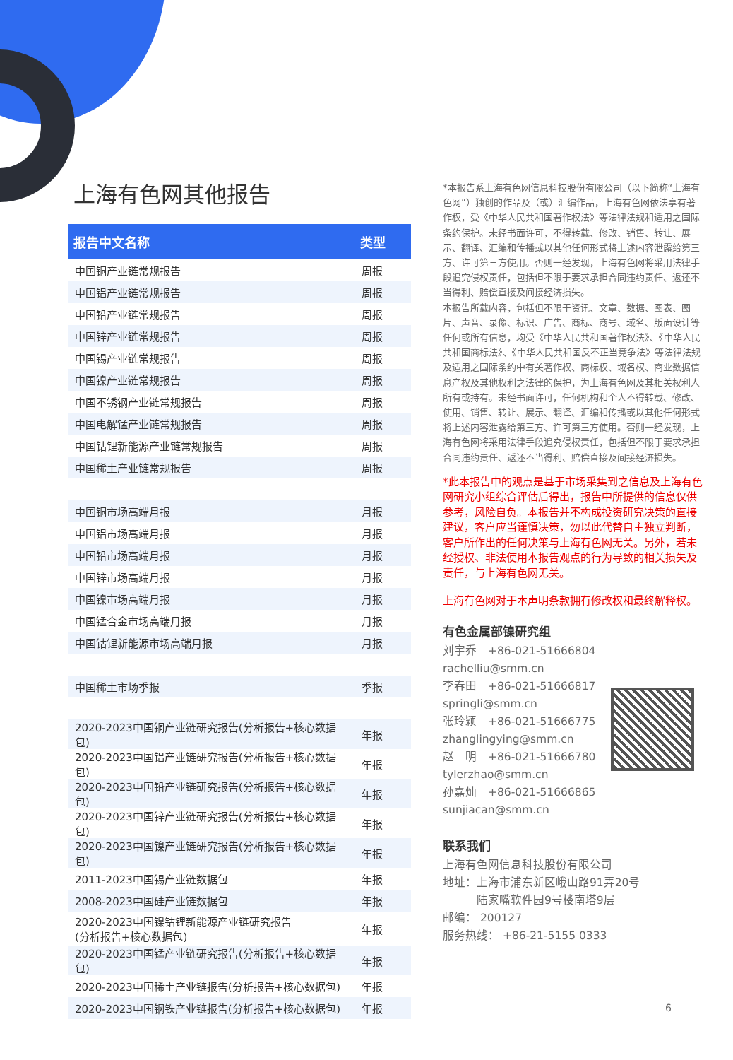上海有色网其他报告
| 报告中文名称 | 类型 |
| --- | --- |
| 中国铜产业链常规报告 | 周报 |
| 中国铝产业链常规报告 | 周报 |
| 中国铅产业链常规报告 | 周报 |
| 中国锌产业链常规报告 | 周报 |
| 中国锡产业链常规报告 | 周报 |
| 中国镍产业链常规报告 | 周报 |
| 中国不锈钢产业链常规报告 | 周报 |
| 中国电解锰产业链常规报告 | 周报 |
| 中国钴锂新能源产业链常规报告 | 周报 |
| 中国稀土产业链常规报告 | 周报 |
| 中国铜市场高端月报 | 月报 |
| 中国铝市场高端月报 | 月报 |
| 中国铅市场高端月报 | 月报 |
| 中国锌市场高端月报 | 月报 |
| 中国镍市场高端月报 | 月报 |
| 中国锰合金市场高端月报 | 月报 |
| 中国钴锂新能源市场高端月报 | 月报 |
| 中国稀土市场季报 | 季报 |
| 2020-2023中国铜产业链研究报告(分析报告+核心数据包) | 年报 |
| 2020-2023中国铝产业链研究报告(分析报告+核心数据包) | 年报 |
| 2020-2023中国铅产业链研究报告(分析报告+核心数据包) | 年报 |
| 2020-2023中国锌产业链研究报告(分析报告+核心数据包) | 年报 |
| 2020-2023中国镍产业链研究报告(分析报告+核心数据包) | 年报 |
| 2011-2023中国锡产业链数据包 | 年报 |
| 2008-2023中国硅产业链数据包 | 年报 |
| 2020-2023中国镍钴锂新能源产业链研究报告 (分析报告+核心数据包) | 年报 |
| 2020-2023中国锰产业链研究报告(分析报告+核心数据包) | 年报 |
| 2020-2023中国稀土产业链报告(分析报告+核心数据包) | 年报 |
| 2020-2023中国钢铁产业链报告(分析报告+核心数据包) | 年报 |
*本报告系上海有色网信息科技股份有限公司（以下简称“上海有色网”）独创的作品及（或）汇编作品，上海有色网依法享有著作权，受《中华人民共和国著作权法》等法律法规和适用之国际条约保护。未经书面许可，不得转载、修改、销售、转让、展示、翻译、汇编和传播或以其他任何形式将上述内容泄露给第三方、许可第三方使用。否则一经发现，上海有色网将采用法律手段追究侵权责任，包括但不限于要求承担合同违约责任、返还不当得利、赔偿直接及间接经济损失。
本报告所载内容，包括但不限于资讯、文章、数据、图表、图片、声音、录像、标识、广告、商标、商号、域名、版面设计等任何或所有信息，均受《中华人民共和国著作权法》、《中华人民共和国商标法》、《中华人民共和国反不正当竞争法》等法律法规及适用之国际条约中有关著作权、商标权、域名权、商业数据信息产权及其他权利之法律的保护，为上海有色网及其相关权利人所有或持有。未经书面许可，任何机构和个人不得转载、修改、使用、销售、转让、展示、翻译、汇编和传播或以其他任何形式将上述内容泄露给第三方、许可第三方使用。否则一经发现，上海有色网将采用法律手段追究侵权责任，包括但不限于要求承担合同违约责任、返还不当得利、赔偿直接及间接经济损失。
*此本报告中的观点是基于市场采集到之信息及上海有色网研究小组综合评估后得出，报告中所提供的信息仅供参考，风险自负。本报告并不构成投资研究决策的直接建议，客户应当谨慎决策，勿以此代替自主独立判断，客户所作出的任何决策与上海有色网无关。另外，若未经授权、非法使用本报告观点的行为导致的相关损失及责任，与上海有色网无关。
上海有色网对于本声明条款拥有修改权和最终解释权。
有色金属部镍研究组
刘宇乔　+86-021-51666804
rachelliu@smm.cn
李春田　+86-021-51666817
springli@smm.cn
张玲颖　+86-021-51666775
zhanglingying@smm.cn
赵　明　+86-021-51666780
tylerzhao@smm.cn
孙嘉灿　+86-021-51666865
sunjiacan@smm.cn
联系我们
上海有色网信息科技股份有限公司
地址：上海市浦东新区峨山路91弄20号
　　　陆家嘴软件园9号楼南塔9层
邮编： 200127
服务热线： +86-21-5155 0333
6